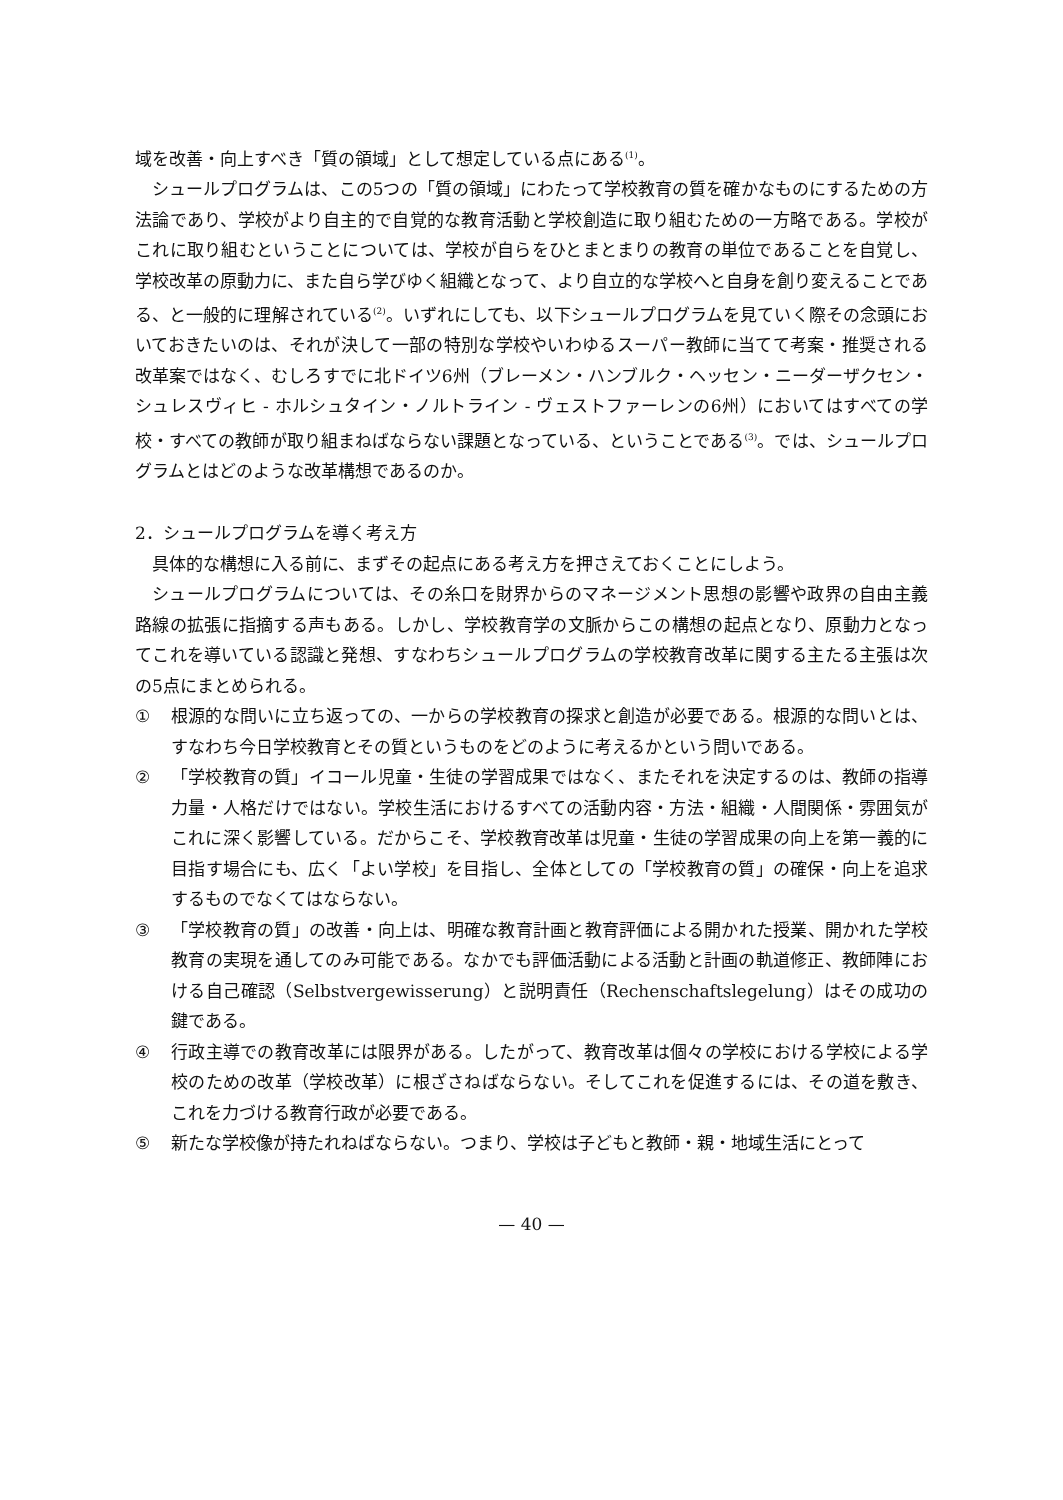域を改善・向上すべき「質の領域」として想定している点にある<sup>(1)</sup>。
シュールプログラムは、この5つの「質の領域」にわたって学校教育の質を確かなものにするための方法論であり、学校がより自主的で自覚的な教育活動と学校創造に取り組むための一方略である。学校がこれに取り組むということについては、学校が自らをひとまとまりの教育の単位であることを自覚し、学校改革の原動力に、また自ら学びゆく組織となって、より自立的な学校へと自身を創り変えることである、と一般的に理解されている<sup>(2)</sup>。いずれにしても、以下シュールプログラムを見ていく際その念頭においておきたいのは、それが決して一部の特別な学校やいわゆるスーパー教師に当てて考案・推奨される改革案ではなく、むしろすでに北ドイツ6州（ブレーメン・ハンブルク・ヘッセン・ニーダーザクセン・シュレスヴィヒ - ホルシュタイン・ノルトライン - ヴェストファーレンの6州）においてはすべての学校・すべての教師が取り組まねばならない課題となっている、ということである<sup>(3)</sup>。では、シュールプログラムとはどのような改革構想であるのか。
2．シュールプログラムを導く考え方
具体的な構想に入る前に、まずその起点にある考え方を押さえておくことにしよう。
シュールプログラムについては、その糸口を財界からのマネージメント思想の影響や政界の自由主義路線の拡張に指摘する声もある。しかし、学校教育学の文脈からこの構想の起点となり、原動力となってこれを導いている認識と発想、すなわちシュールプログラムの学校教育改革に関する主たる主張は次の5点にまとめられる。
① 根源的な問いに立ち返っての、一からの学校教育の探求と創造が必要である。根源的な問いとは、すなわち今日学校教育とその質というものをどのように考えるかという問いである。
② 「学校教育の質」イコール児童・生徒の学習成果ではなく、またそれを決定するのは、教師の指導力量・人格だけではない。学校生活におけるすべての活動内容・方法・組織・人間関係・雰囲気がこれに深く影響している。だからこそ、学校教育改革は児童・生徒の学習成果の向上を第一義的に目指す場合にも、広く「よい学校」を目指し、全体としての「学校教育の質」の確保・向上を追求するものでなくてはならない。
③ 「学校教育の質」の改善・向上は、明確な教育計画と教育評価による開かれた授業、開かれた学校教育の実現を通してのみ可能である。なかでも評価活動による活動と計画の軌道修正、教師陣における自己確認（Selbstvergewisserung）と説明責任（Rechenschaftslegelung）はその成功の鍵である。
④ 行政主導での教育改革には限界がある。したがって、教育改革は個々の学校における学校による学校のための改革（学校改革）に根ざさねばならない。そしてこれを促進するには、その道を敷き、これを力づける教育行政が必要である。
⑤ 新たな学校像が持たれねばならない。つまり、学校は子どもと教師・親・地域生活にとって
— 40 —